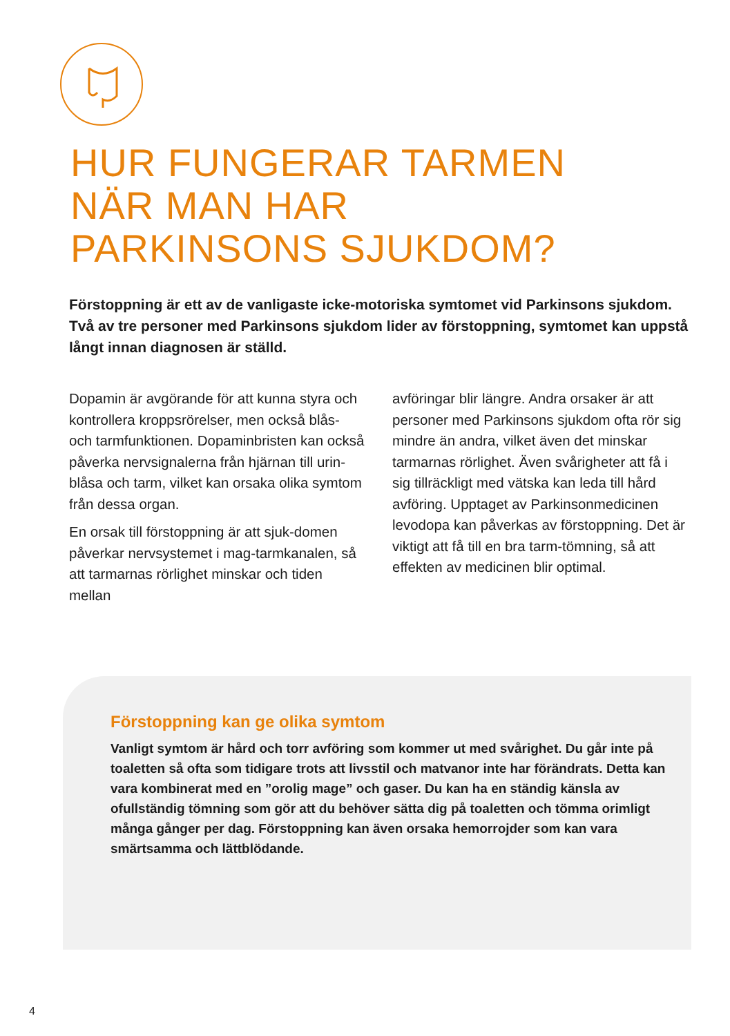HUR FUNGERAR TARMEN
NÄR MAN HAR
PARKINSONS SJUKDOM?
Förstoppning är ett av de vanligaste icke-motoriska symtomet vid Parkinsons sjukdom. Två av tre personer med Parkinsons sjukdom lider av förstoppning, symtomet kan uppstå långt innan diagnosen är ställd.
Dopamin är avgörande för att kunna styra och kontrollera kroppsrörelser, men också blås- och tarmfunktionen. Dopaminbristen kan också påverka nervsignalerna från hjärnan till urin-blåsa och tarm, vilket kan orsaka olika symtom från dessa organ.
En orsak till förstoppning är att sjuk-domen påverkar nervsystemet i mag-tarmkanalen, så att tarmarnas rörlighet minskar och tiden mellan
avföringar blir längre. Andra orsaker är att personer med Parkinsons sjukdom ofta rör sig mindre än andra, vilket även det minskar tarmarnas rörlighet. Även svårigheter att få i sig tillräckligt med vätska kan leda till hård avföring. Upptaget av Parkinsonmedicinen levodopa kan påverkas av förstoppning. Det är viktigt att få till en bra tarm-tömning, så att effekten av medicinen blir optimal.
Förstoppning kan ge olika symtom
Vanligt symtom är hård och torr avföring som kommer ut med svårighet. Du går inte på toaletten så ofta som tidigare trots att livsstil och matvanor inte har förändrats. Detta kan vara kombinerat med en ”orolig mage” och gaser. Du kan ha en ständig känsla av ofullständig tömning som gör att du behöver sätta dig på toaletten och tömma orimligt många gånger per dag. Förstoppning kan även orsaka hemorrojder som kan vara smärtsamma och lättblödande.
4